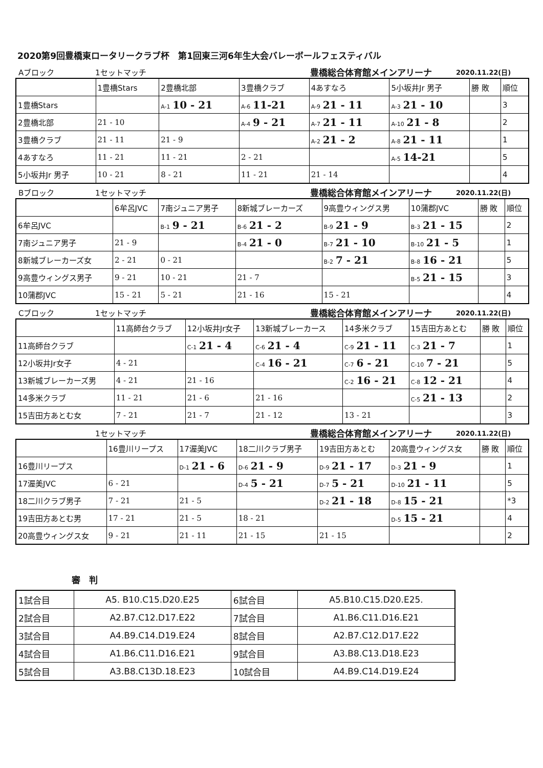2020第9回豊橋東ロータリークラブ杯　第1回東三河6年生大会バレーボールフェスティバル
Aブロック 1セットマッチ 豊橋総合体育館メインアリーナ 2020.11.22(日)
| | 1豊橋Stars | 2豊橋北部 | 3豊橋クラブ | 4あすなろ | 5小坂井Jr 男子 | 勝 敗 | 順位 |
| --- | --- | --- | --- | --- | --- | --- | --- |
| 1豊橋Stars | | A-1 10 - 21 | A-6 11-21 | A-9 21 - 11 | A-3 21 - 10 | | 3 |
| 2豊橋北部 | 21 - 10 | | A-4 9 - 21 | A-7 21 - 11 | A-10 21 - 8 | | 2 |
| 3豊橋クラブ | 21 - 11 | 21 - 9 | | A-2 21 - 2 | A-8 21 - 11 | | 1 |
| 4あすなろ | 11 - 21 | 11 - 21 | 2 - 21 | | A-5 14-21 | | 5 |
| 5小坂井Jr 男子 | 10 - 21 | 8 - 21 | 11 - 21 | 21 - 14 | | | 4 |
Bブロック 1セットマッチ 豊橋総合体育館メインアリーナ 2020.11.22(日)
| | 6牟呂JVC | 7南ジュニア男子 | 8新城ブレーカーズ | 9高豊ウィングス男 | 10蒲郡JVC | 勝 敗 | 順位 |
| --- | --- | --- | --- | --- | --- | --- | --- |
| 6牟呂JVC | | B-1 9 - 21 | B-6 21 - 2 | B-9 21 - 9 | B-3 21 - 15 | | 2 |
| 7南ジュニア男子 | 21 - 9 | | B-4 21 - 0 | B-7 21 - 10 | B-10 21 - 5 | | 1 |
| 8新城ブレーカーズ女 | 2 - 21 | 0 - 21 | | B-2 7 - 21 | B-8 16 - 21 | | 5 |
| 9高豊ウィングス男子 | 9 - 21 | 10 - 21 | 21 - 7 | | B-5 21 - 15 | | 3 |
| 10蒲郡JVC | 15 - 21 | 5 - 21 | 21 - 16 | 15 - 21 | | | 4 |
Cブロック 1セットマッチ 豊橋総合体育館メインアリーナ 2020.11.22(日)
| | 11高師台クラブ | 12小坂井Jr女子 | 13新城ブレーカース | 14多米クラブ | 15吉田方あとむ | 勝 敗 | 順位 |
| --- | --- | --- | --- | --- | --- | --- | --- |
| 11高師台クラブ | | C-1 21 - 4 | C-6 21 - 4 | C-9 21 - 11 | C-3 21 - 7 | | 1 |
| 12小坂井Jr女子 | 4 - 21 | | C-4 16 - 21 | C-7 6 - 21 | C-10 7 - 21 | | 5 |
| 13新城ブレーカーズ男 | 4 - 21 | 21 - 16 | | C-2 16 - 21 | C-8 12 - 21 | | 4 |
| 14多米クラブ | 11 - 21 | 21 - 6 | 21 - 16 | | C-5 21 - 13 | | 2 |
| 15吉田方あとむ女 | 7 - 21 | 21 - 7 | 21 - 12 | 13 - 21 | | | 3 |
1セットマッチ 豊橋総合体育館メインアリーナ 2020.11.22(日)
| | 16豊川リープス | 17渥美JVC | 18二川クラブ男子 | 19吉田方あとむ | 20高豊ウィングス女 | 勝 敗 | 順位 |
| --- | --- | --- | --- | --- | --- | --- | --- |
| 16豊川リープス | | D-1 21 - 6 | D-6 21 - 9 | D-9 21 - 17 | D-3 21 - 9 | | 1 |
| 17渥美JVC | 6 - 21 | | D-4 5 - 21 | D-7 5 - 21 | D-10 21 - 11 | | 5 |
| 18二川クラブ男子 | 7 - 21 | 21 - 5 | | D-2 21 - 18 | D-8 15 - 21 | | *3 |
| 19吉田方あとむ男 | 17 - 21 | 21 - 5 | 18 - 21 | | D-5 15 - 21 | | 4 |
| 20高豊ウィングス女 | 9 - 21 | 21 - 11 | 21 - 15 | 21 - 15 | | | 2 |
審　判
| 1試合目 | A5. B10.C15.D20.E25 | 6試合目 | A5.B10.C15.D20.E25. |
| 2試合目 | A2.B7.C12.D17.E22 | 7試合目 | A1.B6.C11.D16.E21 |
| 3試合目 | A4.B9.C14.D19.E24 | 8試合目 | A2.B7.C12.D17.E22 |
| 4試合目 | A1.B6.C11.D16.E21 | 9試合目 | A3.B8.C13.D18.E23 |
| 5試合目 | A3.B8.C13D.18.E23 | 10試合目 | A4.B9.C14.D19.E24 |